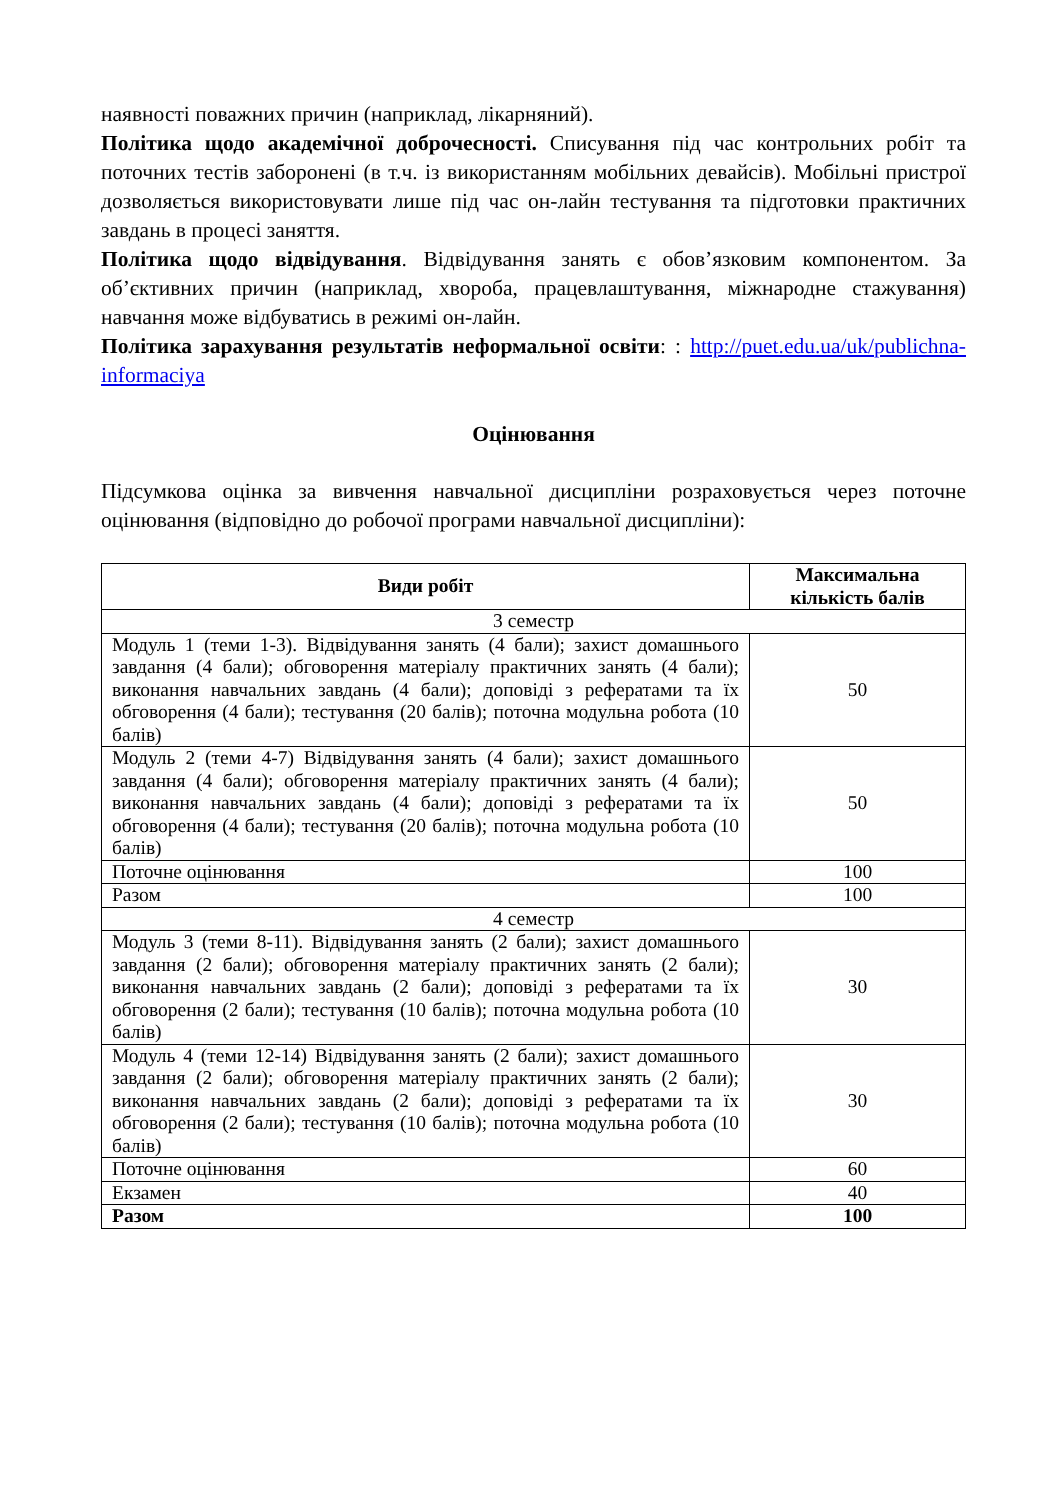наявності поважних причин (наприклад, лікарняний).
Політика щодо академічної доброчесності. Списування під час контрольних робіт та поточних тестів заборонені (в т.ч. із використанням мобільних девайсів). Мобільні пристрої дозволяється використовувати лише під час он-лайн тестування та підготовки практичних завдань в процесі заняття.
Політика щодо відвідування. Відвідування занять є обов’язковим компонентом. За об’єктивних причин (наприклад, хвороба, працевлаштування, міжнародне стажування) навчання може відбуватись в режимі он-лайн.
Політика зарахування результатів неформальної освіти: : http://puet.edu.ua/uk/publichna-informaciya
Оцінювання
Підсумкова оцінка за вивчення навчальної дисципліни розраховується через поточне оцінювання (відповідно до робочої програми навчальної дисципліни):
| Види робіт | Максимальна кількість балів |
| --- | --- |
| 3 семестр | |
| Модуль 1 (теми 1-3). Відвідування занять (4 бали); захист домашнього завдання (4 бали); обговорення матеріалу практичних занять (4 бали); виконання навчальних завдань (4 бали); доповіді з рефератами та їх обговорення (4 бали); тестування (20 балів); поточна модульна робота (10 балів) | 50 |
| Модуль 2 (теми 4-7) Відвідування занять (4 бали); захист домашнього завдання (4 бали); обговорення матеріалу практичних занять (4 бали); виконання навчальних завдань (4 бали); доповіді з рефератами та їх обговорення (4 бали); тестування (20 балів); поточна модульна робота (10 балів) | 50 |
| Поточне оцінювання | 100 |
| Разом | 100 |
| 4 семестр | |
| Модуль 3 (теми 8-11). Відвідування занять (2 бали); захист домашнього завдання (2 бали); обговорення матеріалу практичних занять (2 бали); виконання навчальних завдань (2 бали); доповіді з рефератами та їх обговорення (2 бали); тестування (10 балів); поточна модульна робота (10 балів) | 30 |
| Модуль 4 (теми 12-14) Відвідування занять (2 бали); захист домашнього завдання (2 бали); обговорення матеріалу практичних занять (2 бали); виконання навчальних завдань (2 бали); доповіді з рефератами та їх обговорення (2 бали); тестування (10 балів); поточна модульна робота (10 балів) | 30 |
| Поточне оцінювання | 60 |
| Екзамен | 40 |
| Разом | 100 |